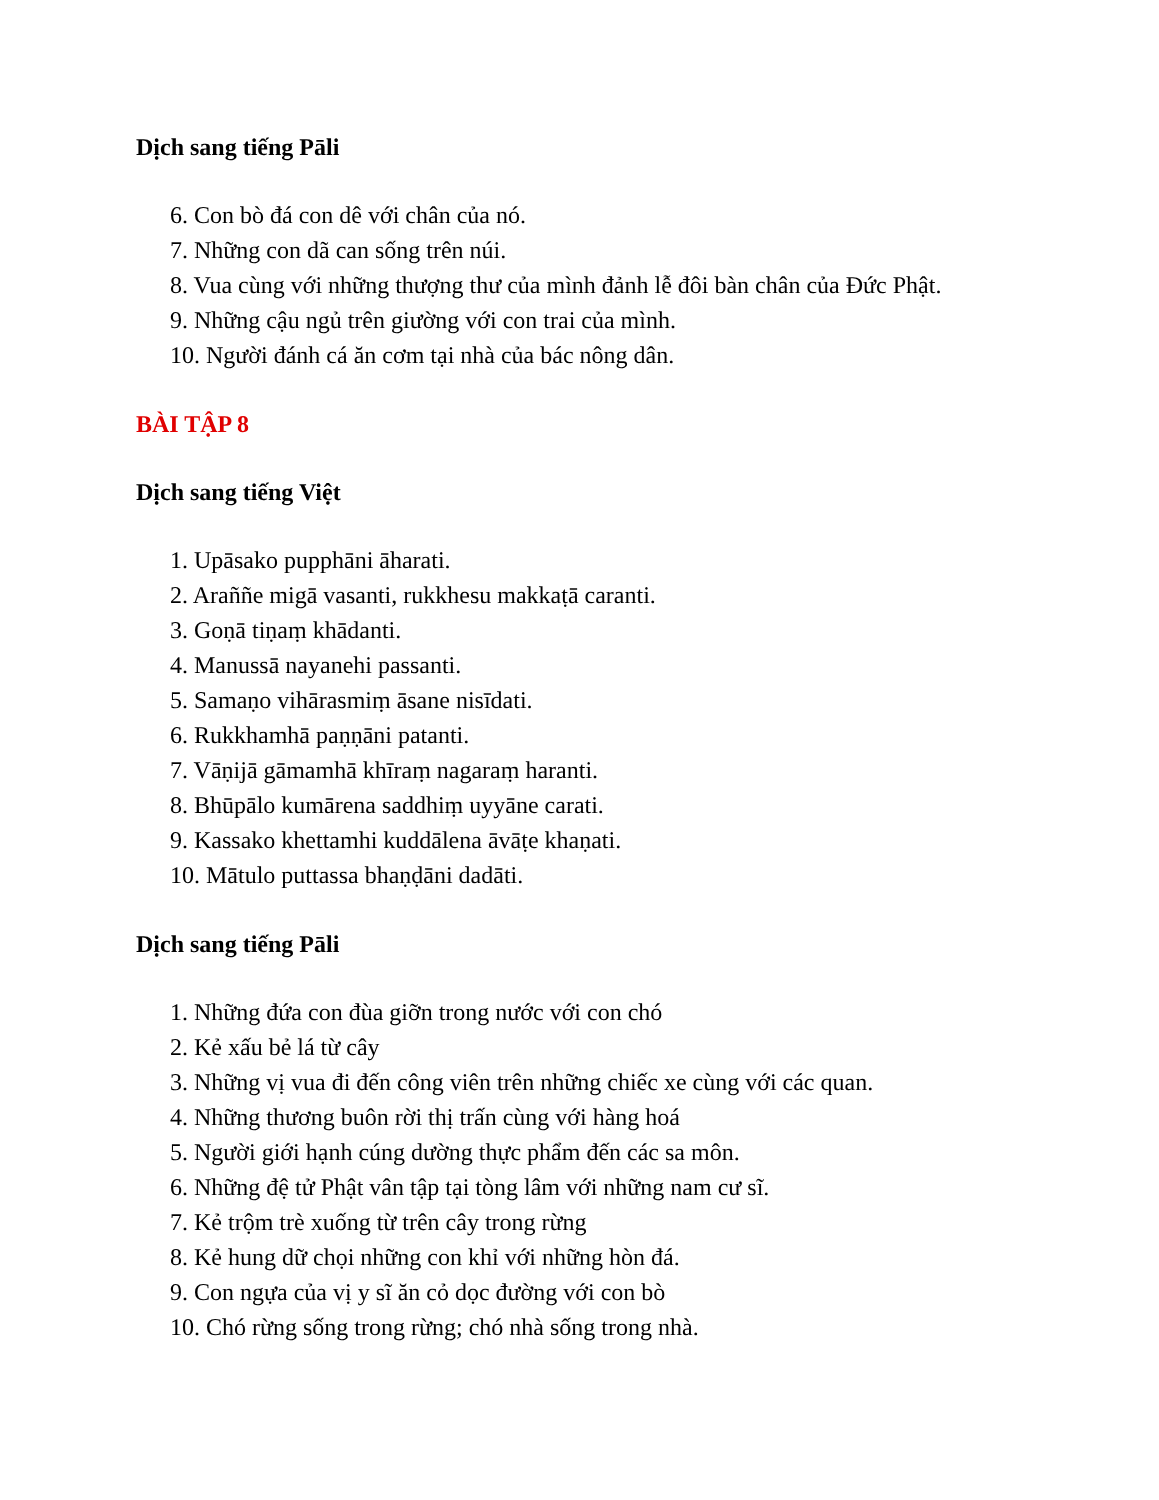Dịch sang tiếng Pāli
6. Con bò đá con dê với chân của nó.
7. Những con dã can sống trên núi.
8. Vua cùng với những thượng thư của mình đảnh lễ đôi bàn chân của Đức Phật.
9. Những cậu ngủ trên giường với con trai của mình.
10. Người đánh cá ăn cơm tại nhà của bác nông dân.
BÀI TẬP 8
Dịch sang tiếng Việt
1. Upāsako pupphāni āharati.
2. Araññe migā vasanti, rukkhesu makkaṭā caranti.
3. Goṇā tiṇaṃ khādanti.
4. Manussā nayanehi passanti.
5. Samaṇo vihārasmiṃ āsane nisīdati.
6. Rukkhamhā paṇṇāni patanti.
7. Vāṇijā gāmamhā khīraṃ nagaraṃ haranti.
8. Bhūpālo kumārena saddhiṃ uyyāne carati.
9. Kassako khettamhi kuddālena āvāṭe khaṇati.
10. Mātulo puttassa bhaṇḍāni dadāti.
Dịch sang tiếng Pāli
1. Những đứa con đùa giỡn trong nước với con chó
2. Kẻ xấu bẻ lá từ cây
3. Những vị vua đi đến công viên trên những chiếc xe cùng với các quan.
4. Những thương buôn rời thị trấn cùng với hàng hoá
5. Người giới hạnh cúng dường thực phẩm đến các sa môn.
6. Những đệ tử Phật vân tập tại tòng lâm với những nam cư sĩ.
7. Kẻ trộm trè xuống từ trên cây trong rừng
8. Kẻ hung dữ chọi những con khỉ với những hòn đá.
9. Con ngựa của vị y sĩ ăn cỏ dọc đường với con bò
10. Chó rừng sống trong rừng; chó nhà sống trong nhà.